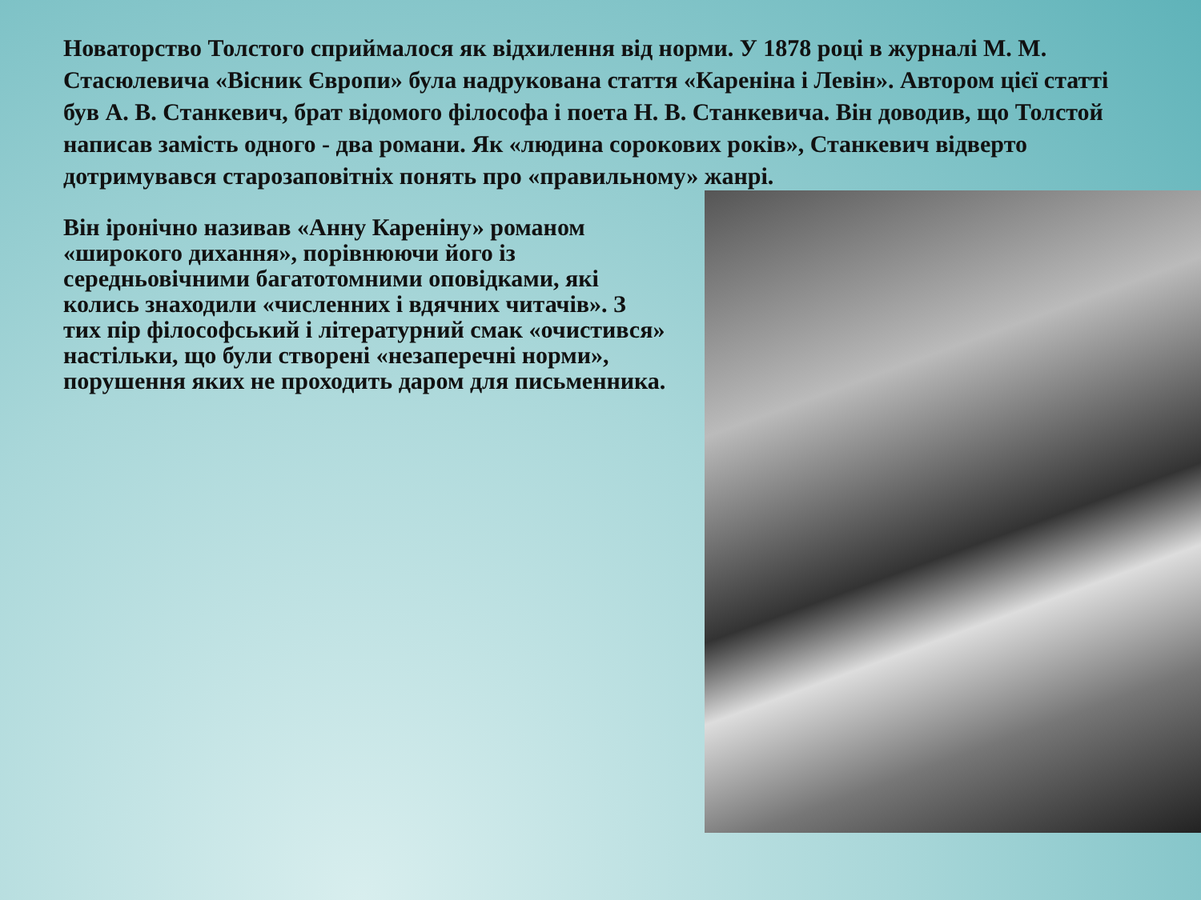Новаторство Толстого сприймалося як відхилення від норми. У 1878 році в журналі М. М. Стасюлевича «Вісник Європи» була надрукована стаття «Кареніна і Левін». Автором цієї статті був А. В. Станкевич, брат відомого філософа і поета Н. В. Станкевича. Він доводив, що Толстой написав замість одного - два романи. Як «людина сорокових років», Станкевич відверто дотримувався старозаповітніх понять про «правильному» жанрі.
Він іронічно називав «Анну Кареніну» романом «широкого дихання», порівнюючи його із середньовічними багатотомними оповідками, які колись знаходили «численних і вдячних читачів». З тих пір філософський і літературний смак «очистився» настільки, що були створені «незаперечні норми», порушення яких не проходить даром для письменника.